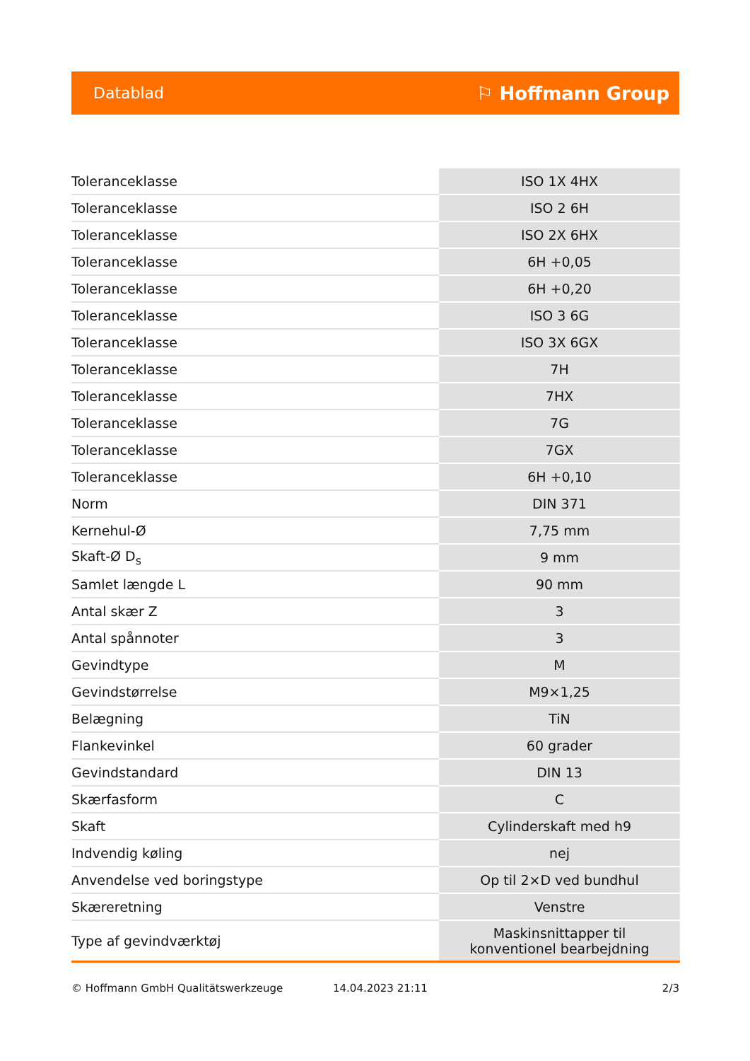Datablad ⚐ Hoffmann Group
| Toleranceklasse | ISO 1X 4HX |
| Toleranceklasse | ISO 2 6H |
| Toleranceklasse | ISO 2X 6HX |
| Toleranceklasse | 6H +0,05 |
| Toleranceklasse | 6H +0,20 |
| Toleranceklasse | ISO 3 6G |
| Toleranceklasse | ISO 3X 6GX |
| Toleranceklasse | 7H |
| Toleranceklasse | 7HX |
| Toleranceklasse | 7G |
| Toleranceklasse | 7GX |
| Toleranceklasse | 6H +0,10 |
| Norm | DIN 371 |
| Kernehul-Ø | 7,75 mm |
| Skaft-Ø D<sub>s</sub> | 9 mm |
| Samlet længde L | 90 mm |
| Antal skær Z | 3 |
| Antal spånnoter | 3 |
| Gevindtype | M |
| Gevindstørrelse | M9×1,25 |
| Belægning | TiN |
| Flankevinkel | 60 grader |
| Gevindstandard | DIN 13 |
| Skærfasform | C |
| Skaft | Cylinderskaft med h9 |
| Indvendig køling | nej |
| Anvendelse ved boringstype | Op til 2×D ved bundhul |
| Skæreretning | Venstre |
| Type af gevindværktøj | Maskinsnittapper til konventionel bearbejdning |
© Hoffmann GmbH Qualitätswerkzeuge 14.04.2023 21:11 2/3